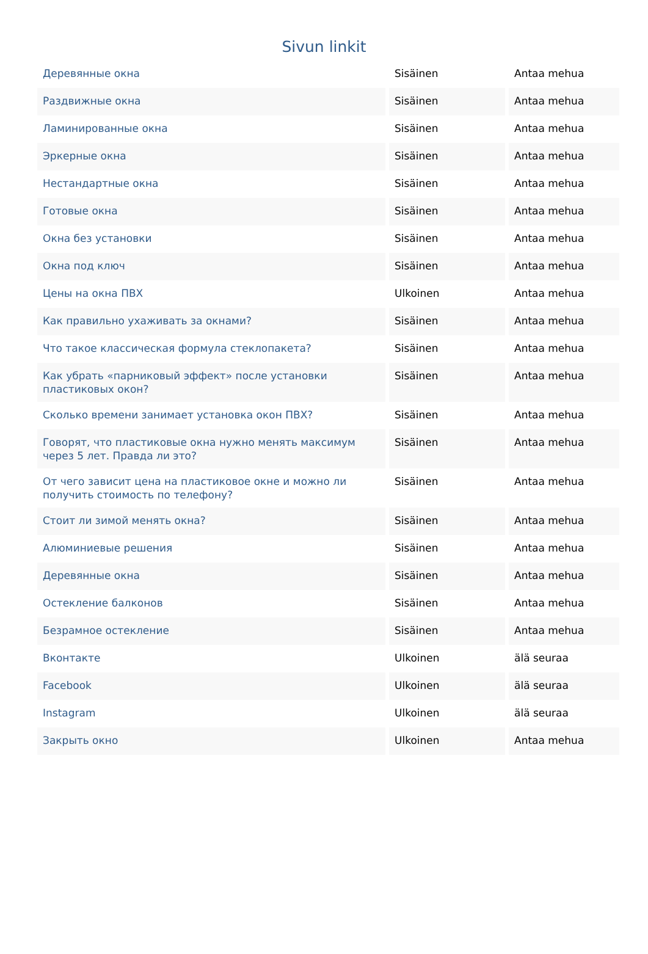Sivun linkit
| Деревянные окна | Sisäinen | Antaa mehua |
| Раздвижные окна | Sisäinen | Antaa mehua |
| Ламинированные окна | Sisäinen | Antaa mehua |
| Эркерные окна | Sisäinen | Antaa mehua |
| Нестандартные окна | Sisäinen | Antaa mehua |
| Готовые окна | Sisäinen | Antaa mehua |
| Окна без установки | Sisäinen | Antaa mehua |
| Окна под ключ | Sisäinen | Antaa mehua |
| Цены на окна ПВХ | Ulkoinen | Antaa mehua |
| Как правильно ухаживать за окнами? | Sisäinen | Antaa mehua |
| Что такое классическая формула стеклопакета? | Sisäinen | Antaa mehua |
| Как убрать «парниковый эффект» после установки пластиковых окон? | Sisäinen | Antaa mehua |
| Сколько времени занимает установка окон ПВХ? | Sisäinen | Antaa mehua |
| Говорят, что пластиковые окна нужно менять максимум через 5 лет. Правда ли это? | Sisäinen | Antaa mehua |
| От чего зависит цена на пластиковое окне и можно ли получить стоимость по телефону? | Sisäinen | Antaa mehua |
| Стоит ли зимой менять окна? | Sisäinen | Antaa mehua |
| Алюминиевые решения | Sisäinen | Antaa mehua |
| Деревянные окна | Sisäinen | Antaa mehua |
| Остекление балконов | Sisäinen | Antaa mehua |
| Безрамное остекление | Sisäinen | Antaa mehua |
| Вконтакте | Ulkoinen | älä seuraa |
| Facebook | Ulkoinen | älä seuraa |
| Instagram | Ulkoinen | älä seuraa |
| Закрыть окно | Ulkoinen | Antaa mehua |